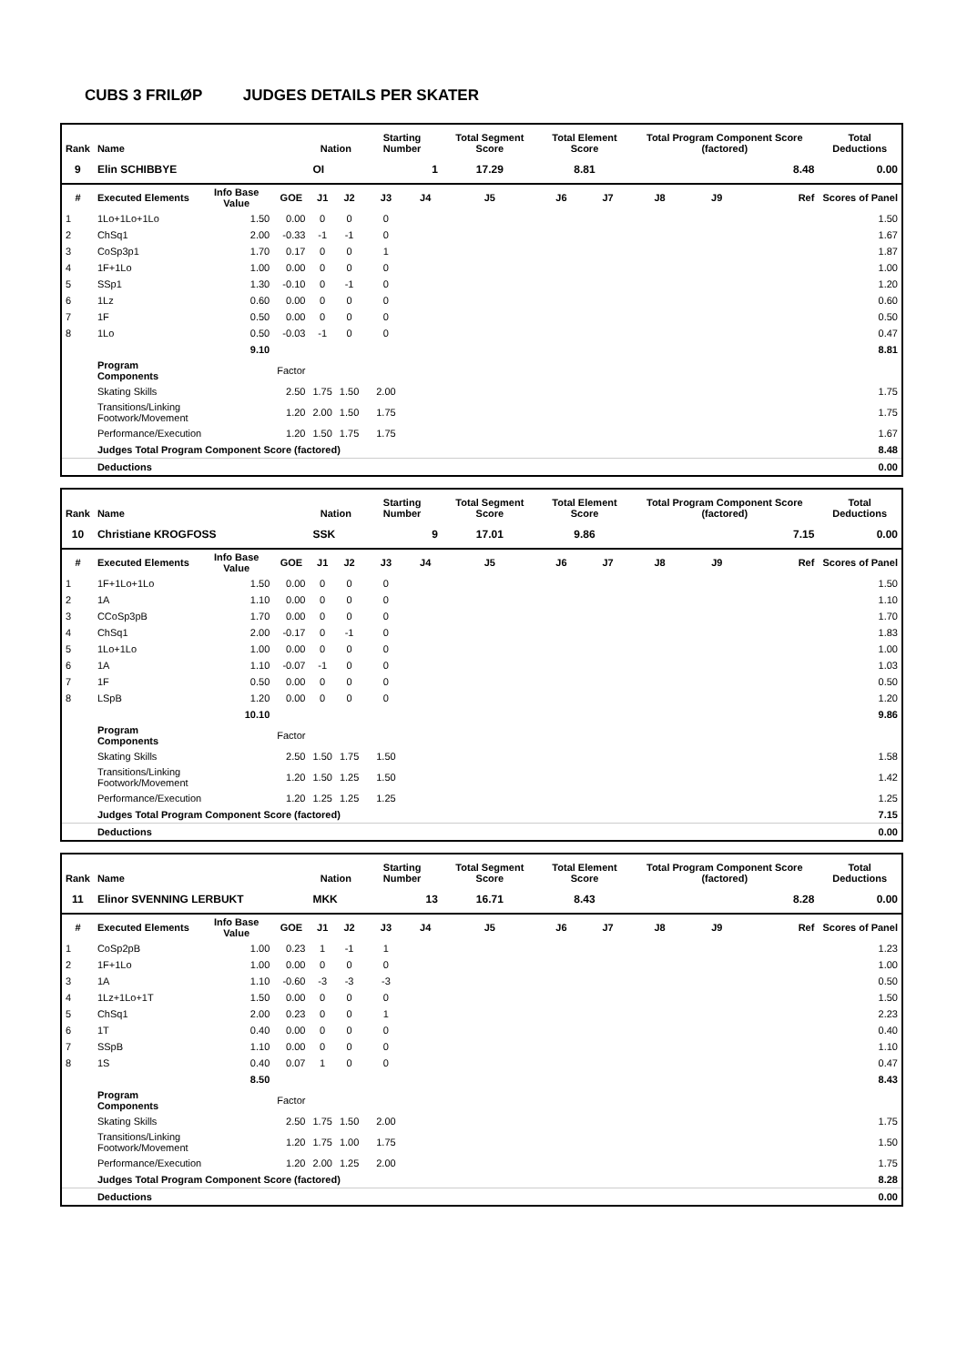CUBS 3 FRILØP JUDGES DETAILS PER SKATER
| Rank | Name | | | Nation | | Starting Number | | Total Segment Score | Total Element Score | | Total Program Component Score (factored) | | | Total Deductions |
| --- | --- | --- | --- | --- | --- | --- | --- | --- | --- | --- | --- | --- | --- | --- |
| 9 | Elin SCHIBBYE | | | OI | | 1 | | 17.29 | 8.81 | | 8.48 | | | 0.00 |
| # | Executed Elements | Info Base Value | GOE | J1 | J2 | J3 | J4 | J5 | J6 | J7 | J8 | J9 | Ref | Scores of Panel |
| 1 | 1Lo+1Lo+1Lo | 1.50 | 0.00 | 0 | 0 | 0 | | | | | | | | 1.50 |
| 2 | ChSq1 | 2.00 | -0.33 | -1 | -1 | 0 | | | | | | | | 1.67 |
| 3 | CoSp3p1 | 1.70 | 0.17 | 0 | 0 | 1 | | | | | | | | 1.87 |
| 4 | 1F+1Lo | 1.00 | 0.00 | 0 | 0 | 0 | | | | | | | | 1.00 |
| 5 | SSp1 | 1.30 | -0.10 | 0 | -1 | 0 | | | | | | | | 1.20 |
| 6 | 1Lz | 0.60 | 0.00 | 0 | 0 | 0 | | | | | | | | 0.60 |
| 7 | 1F | 0.50 | 0.00 | 0 | 0 | 0 | | | | | | | | 0.50 |
| 8 | 1Lo | 0.50 | -0.03 | -1 | 0 | 0 | | | | | | | | 0.47 |
| | | 9.10 | | | | | | | | | | | 8.81 | |
| | Program Components | | Factor | | | | | | | | | | | |
| | Skating Skills | | 2.50 | 1.75 | 1.50 | 2.00 | | | | | | | 1.75 | |
| | Transitions/Linking Footwork/Movement | | 1.20 | 2.00 | 1.50 | 1.75 | | | | | | | 1.75 | |
| | Performance/Execution | | 1.20 | 1.50 | 1.75 | 1.75 | | | | | | | 1.67 | |
| | Judges Total Program Component Score (factored) | | | | | | | | | | | | 8.48 | |
| | Deductions | | | | | | | | | | | | 0.00 | |
| Rank | Name | | | Nation | | Starting Number | | Total Segment Score | Total Element Score | | Total Program Component Score (factored) | | | Total Deductions |
| --- | --- | --- | --- | --- | --- | --- | --- | --- | --- | --- | --- | --- | --- | --- |
| 10 | Christiane KROGFOSS | | | SSK | | 9 | | 17.01 | 9.86 | | 7.15 | | | 0.00 |
| # | Executed Elements | Info Base Value | GOE | J1 | J2 | J3 | J4 | J5 | J6 | J7 | J8 | J9 | Ref | Scores of Panel |
| 1 | 1F+1Lo+1Lo | 1.50 | 0.00 | 0 | 0 | 0 | | | | | | | | 1.50 |
| 2 | 1A | 1.10 | 0.00 | 0 | 0 | 0 | | | | | | | | 1.10 |
| 3 | CCoSp3pB | 1.70 | 0.00 | 0 | 0 | 0 | | | | | | | | 1.70 |
| 4 | ChSq1 | 2.00 | -0.17 | 0 | -1 | 0 | | | | | | | | 1.83 |
| 5 | 1Lo+1Lo | 1.00 | 0.00 | 0 | 0 | 0 | | | | | | | | 1.00 |
| 6 | 1A | 1.10 | -0.07 | -1 | 0 | 0 | | | | | | | | 1.03 |
| 7 | 1F | 0.50 | 0.00 | 0 | 0 | 0 | | | | | | | | 0.50 |
| 8 | LSpB | 1.20 | 0.00 | 0 | 0 | 0 | | | | | | | | 1.20 |
| | | 10.10 | | | | | | | | | | | 9.86 | |
| | Program Components | | Factor | | | | | | | | | | | |
| | Skating Skills | | 2.50 | 1.50 | 1.75 | 1.50 | | | | | | | 1.58 | |
| | Transitions/Linking Footwork/Movement | | 1.20 | 1.50 | 1.25 | 1.50 | | | | | | | 1.42 | |
| | Performance/Execution | | 1.20 | 1.25 | 1.25 | 1.25 | | | | | | | 1.25 | |
| | Judges Total Program Component Score (factored) | | | | | | | | | | | | 7.15 | |
| | Deductions | | | | | | | | | | | | 0.00 | |
| Rank | Name | | | Nation | | Starting Number | | Total Segment Score | Total Element Score | | Total Program Component Score (factored) | | | Total Deductions |
| --- | --- | --- | --- | --- | --- | --- | --- | --- | --- | --- | --- | --- | --- | --- |
| 11 | Elinor SVENNING LERBUKT | | | MKK | | 13 | | 16.71 | 8.43 | | 8.28 | | | 0.00 |
| # | Executed Elements | Info Base Value | GOE | J1 | J2 | J3 | J4 | J5 | J6 | J7 | J8 | J9 | Ref | Scores of Panel |
| 1 | CoSp2pB | 1.00 | 0.23 | 1 | -1 | 1 | | | | | | | | 1.23 |
| 2 | 1F+1Lo | 1.00 | 0.00 | 0 | 0 | 0 | | | | | | | | 1.00 |
| 3 | 1A | 1.10 | -0.60 | -3 | -3 | -3 | | | | | | | | 0.50 |
| 4 | 1Lz+1Lo+1T | 1.50 | 0.00 | 0 | 0 | 0 | | | | | | | | 1.50 |
| 5 | ChSq1 | 2.00 | 0.23 | 0 | 0 | 1 | | | | | | | | 2.23 |
| 6 | 1T | 0.40 | 0.00 | 0 | 0 | 0 | | | | | | | | 0.40 |
| 7 | SSpB | 1.10 | 0.00 | 0 | 0 | 0 | | | | | | | | 1.10 |
| 8 | 1S | 0.40 | 0.07 | 1 | 0 | 0 | | | | | | | | 0.47 |
| | | 8.50 | | | | | | | | | | | 8.43 | |
| | Program Components | | Factor | | | | | | | | | | | |
| | Skating Skills | | 2.50 | 1.75 | 1.50 | 2.00 | | | | | | | 1.75 | |
| | Transitions/Linking Footwork/Movement | | 1.20 | 1.75 | 1.00 | 1.75 | | | | | | | 1.50 | |
| | Performance/Execution | | 1.20 | 2.00 | 1.25 | 2.00 | | | | | | | 1.75 | |
| | Judges Total Program Component Score (factored) | | | | | | | | | | | | 8.28 | |
| | Deductions | | | | | | | | | | | | 0.00 | |